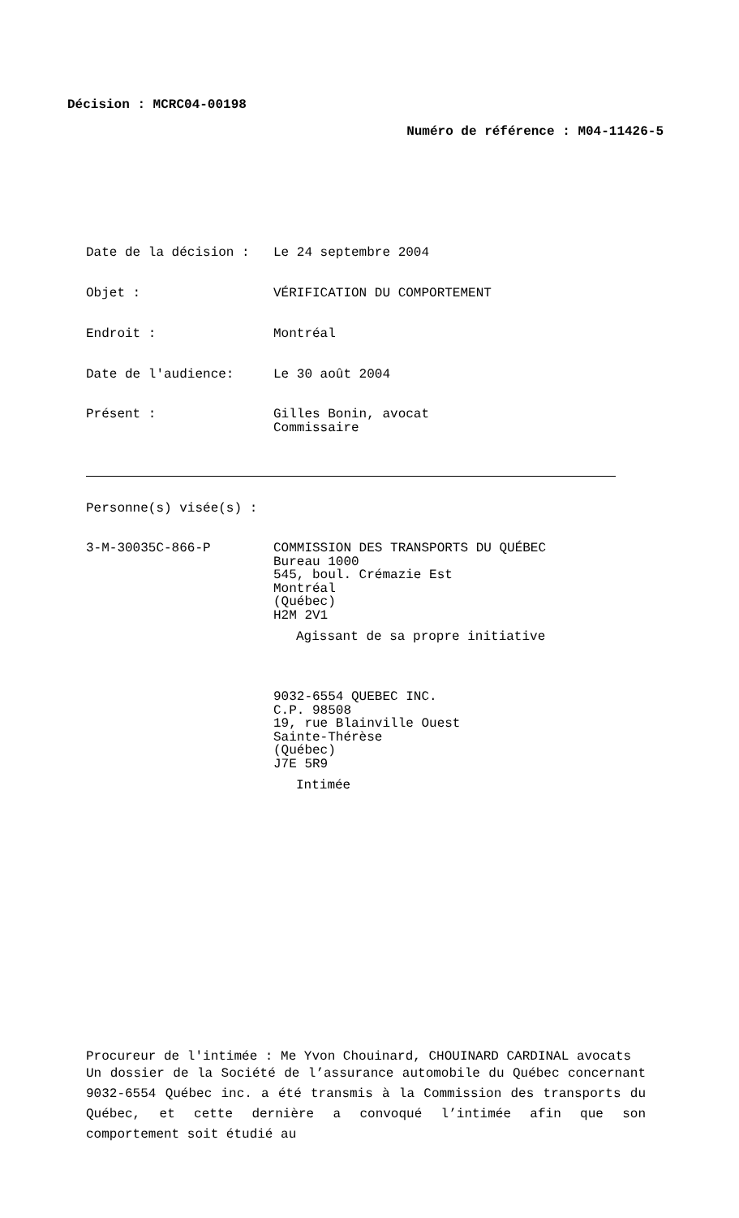Décision : MCRC04-00198
Numéro de référence : M04-11426-5
Date de la décision : Le 24 septembre 2004
Objet : VÉRIFICATION DU COMPORTEMENT
Endroit : Montréal
Date de l'audience: Le 30 août 2004
Présent : Gilles Bonin, avocat
Commissaire
Personne(s) visée(s) :
3-M-30035C-866-P COMMISSION DES TRANSPORTS DU QUÉBEC
Bureau 1000
545, boul. Crémazie Est
Montréal
(Québec)
H2M 2V1
Agissant de sa propre initiative
9032-6554 QUEBEC INC.
C.P. 98508
19, rue Blainville Ouest
Sainte-Thérèse
(Québec)
J7E 5R9
Intimée
Procureur de l'intimée : Me Yvon Chouinard, CHOUINARD CARDINAL avocats
Un dossier de la Société de l’assurance automobile du Québec concernant 9032-6554 Québec inc. a été transmis à la Commission des transports du Québec, et cette dernière a convoqué l’intimée afin que son comportement soit étudié au